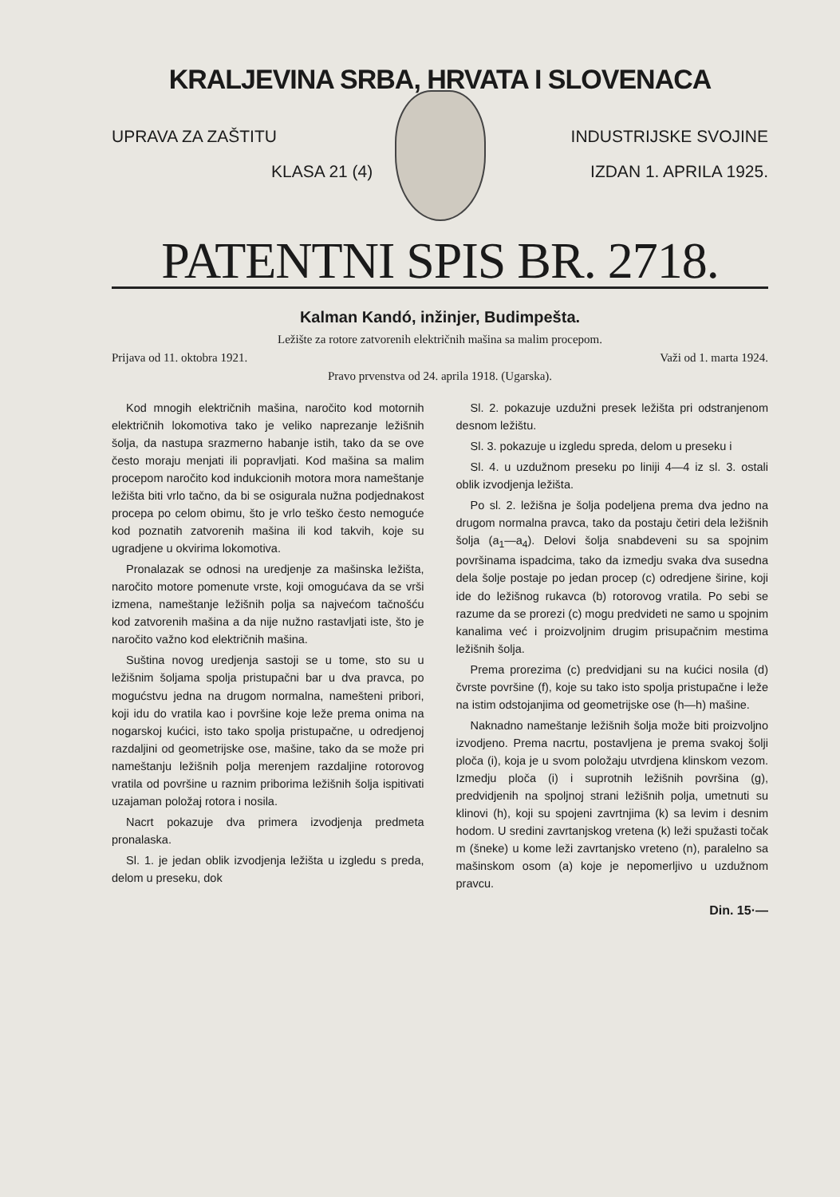KRALJEVINA SRBA, HRVATA I SLOVENACA
UPRAVA ZA ZAŠTITU INDUSTRIJSKE SVOJINE
KLASA 21 (4) IZDAN 1. APRILA 1925.
PATENTNI SPIS BR. 2718.
Kalman Kandó, inžinjer, Budimpešta.
Ležište za rotore zatvorenih električnih mašina sa malim procepom.
Prijava od 11. oktobra 1921. Važi od 1. marta 1924.
Pravo prvenstva od 24. aprila 1918. (Ugarska).
Kod mnogih električnih mašina, naročito kod motornih električnih lokomotiva tako je veliko naprezanje ležišnih šolja, da nastupa srazmerno habanje istih, tako da se ove često moraju menjati ili popravljati. Kod mašina sa malim procepom naročito kod indukcionih motora mora nameštanje ležišta biti vrlo tačno, da bi se osigurala nužna podjednakost procepa po celom obimu, što je vrlo teško često nemoguće kod poznatih zatvorenih mašina ili kod takvih, koje su ugradjene u okvirima lokomotiva.
Pronalazak se odnosi na uredjenje za mašinska ležišta, naročito motore pomenute vrste, koji omogućava da se vrši izmena, nameštanje ležišnih polja sa najvećom tačnošću kod zatvorenih mašina a da nije nužno rastavljati iste, što je naročito važno kod električnih mašina.
Suština novog uredjenja sastoji se u tome, sto su u ležišnim šoljama spolja pristupačni bar u dva pravca, po mogućstvu jedna na drugom normalna, namešteni pribori, koji idu do vratila kao i površine koje leže prema onima na nogarskoj kućici, isto tako spolja pristupačne, u odredjenoj razdaljini od geometrijske ose, mašine, tako da se može pri nameštanju ležišnih polja merenjem razdaljine rotorovog vratila od površine u raznim priborima ležišnih šolja ispitivati uzajaman položaj rotora i nosila.
Nacrt pokazuje dva primera izvodjenja predmeta pronalaska.
Sl. 1. je jedan oblik izvodjenja ležišta u izgledu s preda, delom u preseku, dok
Sl. 2. pokazuje uzdužni presek ležišta pri odstranjenom desnom ležištu.
Sl. 3. pokazuje u izgledu spreda, delom u preseku i
Sl. 4. u uzdužnom preseku po liniji 4—4 iz sl. 3. ostali oblik izvodjenja ležišta.
Po sl. 2. ležišna je šolja podeljena prema dva jedno na drugom normalna pravca, tako da postaju četiri dela ležišnih šolja (a<sub>1</sub>—a<sub>4</sub>). Delovi šolja snabdeveni su sa spojnim površinama ispadcima, tako da izmedju svaka dva susedna dela šolje postaje po jedan procep (c) odredjene širine, koji ide do ležišnog rukavca (b) rotorovog vratila. Po sebi se razume da se prorezi (c) mogu predvideti ne samo u spojnim kanalima već i proizvoljnim drugim prisupačnim mestima ležišnih šolja.
Prema prorezima (c) predvidjani su na kućici nosila (d) čvrste površine (f), koje su tako isto spolja pristupačne i leže na istim odstojanjima od geometrijske ose (h—h) mašine.
Naknadno nameštanje ležišnih šolja može biti proizvoljno izvodjeno. Prema nacrtu, postavljena je prema svakoj šolji ploča (i), koja je u svom položaju utvrdjena klinskom vezom. Izmedju ploča (i) i suprotnih ležišnih površina (g), predvidjenih na spoljnoj strani ležišnih polja, umetnuti su klinovi (h), koji su spojeni zavrtnjima (k) sa levim i desnim hodom. U sredini zavrtanjskog vretena (k) leži spužasti točak m (šneke) u kome leži zavrtanjsko vreteno (n), paralelno sa mašinskom osom (a) koje je nepomerljivo u uzdužnom pravcu.
Din. 15·—